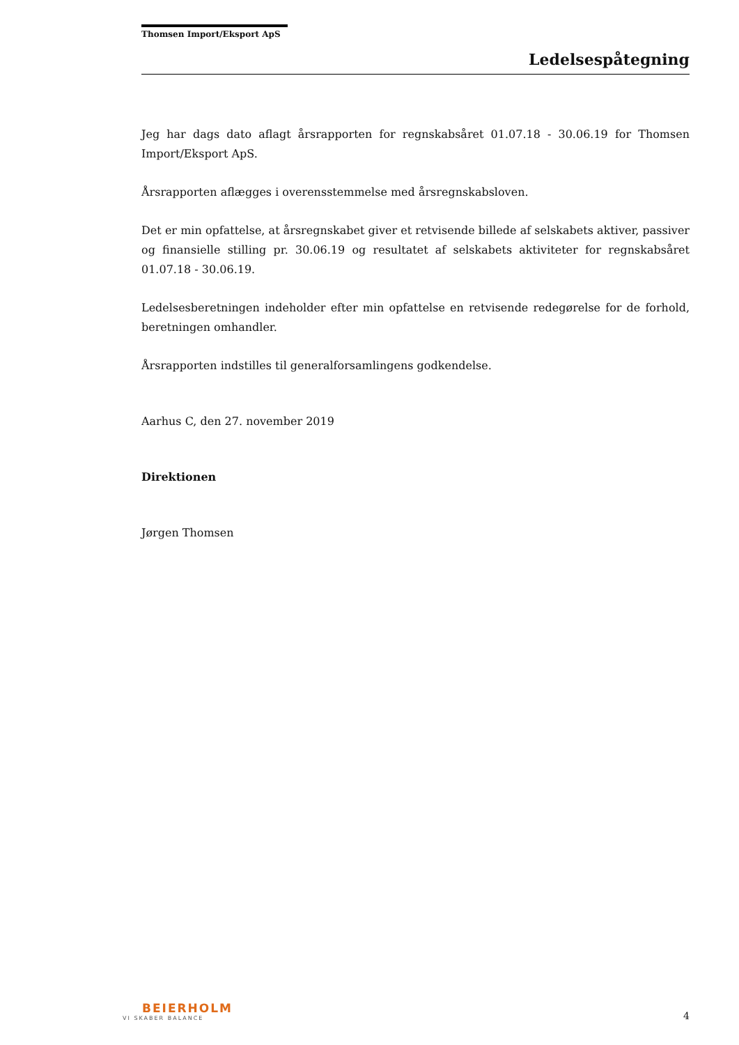Thomsen Import/Eksport ApS
Ledelsespåtegning
Jeg har dags dato aflagt årsrapporten for regnskabsåret 01.07.18 - 30.06.19 for Thomsen Import/Eksport ApS.
Årsrapporten aflægges i overensstemmelse med årsregnskabsloven.
Det er min opfattelse, at årsregnskabet giver et retvisende billede af selskabets aktiver, passiver og finansielle stilling pr. 30.06.19 og resultatet af selskabets aktiviteter for regnskabsåret 01.07.18 - 30.06.19.
Ledelsesberetningen indeholder efter min opfattelse en retvisende redegørelse for de forhold, beretningen omhandler.
Årsrapporten indstilles til generalforsamlingens godkendelse.
Aarhus C, den 27. november 2019
Direktionen
Jørgen Thomsen
BEIERHOLM
VI SKABER BALANCE
4